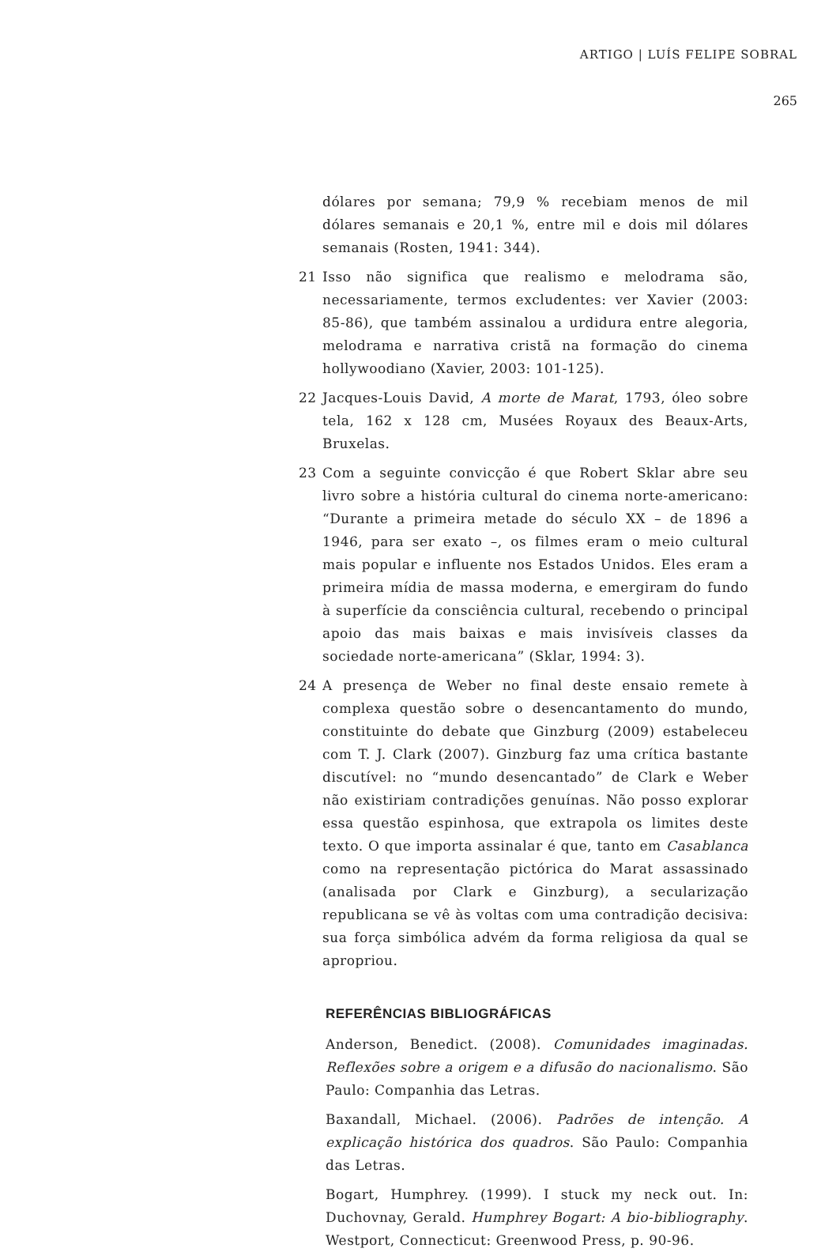ARTIGO | LUÍS FELIPE SOBRAL
265
dólares por semana; 79,9 % recebiam menos de mil dólares semanais e 20,1 %, entre mil e dois mil dólares semanais (Rosten, 1941: 344).
21 Isso não significa que realismo e melodrama são, necessariamente, termos excludentes: ver Xavier (2003: 85-86), que também assinalou a urdidura entre alegoria, melodrama e narrativa cristã na formação do cinema hollywoodiano (Xavier, 2003: 101-125).
22 Jacques-Louis David, A morte de Marat, 1793, óleo sobre tela, 162 x 128 cm, Musées Royaux des Beaux-Arts, Bruxelas.
23 Com a seguinte convicção é que Robert Sklar abre seu livro sobre a história cultural do cinema norte-americano: “Durante a primeira metade do século XX – de 1896 a 1946, para ser exato –, os filmes eram o meio cultural mais popular e influente nos Estados Unidos. Eles eram a primeira mídia de massa moderna, e emergiram do fundo à superfície da consciência cultural, recebendo o principal apoio das mais baixas e mais invisíveis classes da sociedade norte-americana” (Sklar, 1994: 3).
24 A presença de Weber no final deste ensaio remete à complexa questão sobre o desencantamento do mundo, constituinte do debate que Ginzburg (2009) estabeleceu com T. J. Clark (2007). Ginzburg faz uma crítica bastante discutível: no “mundo desencantado” de Clark e Weber não existiriam contradições genuínas. Não posso explorar essa questão espinhosa, que extrapola os limites deste texto. O que importa assinalar é que, tanto em Casablanca como na representação pictórica do Marat assassinado (analisada por Clark e Ginzburg), a secularização republicana se vê às voltas com uma contradição decisiva: sua força simbólica advém da forma religiosa da qual se apropriou.
REFERÊNCIAS BIBLIOGRÁFICAS
Anderson, Benedict. (2008). Comunidades imaginadas. Reflexões sobre a origem e a difusão do nacionalismo. São Paulo: Companhia das Letras.
Baxandall, Michael. (2006). Padrões de intenção. A explicação histórica dos quadros. São Paulo: Companhia das Letras.
Bogart, Humphrey. (1999). I stuck my neck out. In: Duchovnay, Gerald. Humphrey Bogart: A bio-bibliography. Westport, Connecticut: Greenwood Press, p. 90-96.